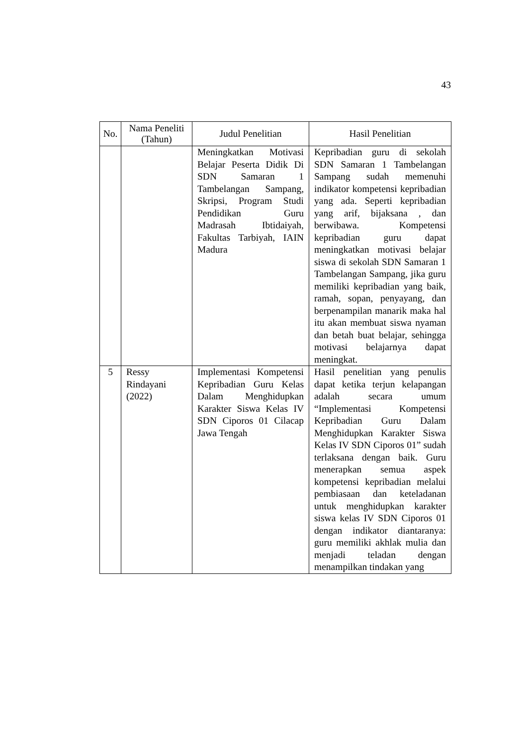43
| No. | Nama Peneliti (Tahun) | Judul Penelitian | Hasil Penelitian |
| --- | --- | --- | --- |
| | | Meningkatkan Motivasi Belajar Peserta Didik Di SDN Samaran 1 Tambelangan Sampang, Skripsi, Program Studi Pendidikan Guru Madrasah Ibtidaiyah, Fakultas Tarbiyah, IAIN Madura | Kepribadian guru di sekolah SDN Samaran 1 Tambelangan Sampang sudah memenuhi indikator kompetensi kepribadian yang ada. Seperti kepribadian yang arif, bijaksana , dan berwibawa. Kompetensi kepribadian guru dapat meningkatkan motivasi belajar siswa di sekolah SDN Samaran 1 Tambelangan Sampang, jika guru memiliki kepribadian yang baik, ramah, sopan, penyayang, dan berpenampilan manarik maka hal itu akan membuat siswa nyaman dan betah buat belajar, sehingga motivasi belajarnya dapat meningkat. |
| 5 | Ressy Rindayani (2022) | Implementasi Kompetensi Kepribadian Guru Kelas Dalam Menghidupkan Karakter Siswa Kelas IV SDN Ciporos 01 Cilacap Jawa Tengah | Hasil penelitian yang penulis dapat ketika terjun kelapangan adalah secara umum “Implementasi Kompetensi Kepribadian Guru Dalam Menghidupkan Karakter Siswa Kelas IV SDN Ciporos 01” sudah terlaksana dengan baik. Guru menerapkan semua aspek kompetensi kepribadian melalui pembiasaan dan keteladanan untuk menghidupkan karakter siswa kelas IV SDN Ciporos 01 dengan indikator diantaranya: guru memiliki akhlak mulia dan menjadi teladan dengan menampilkan tindakan yang |